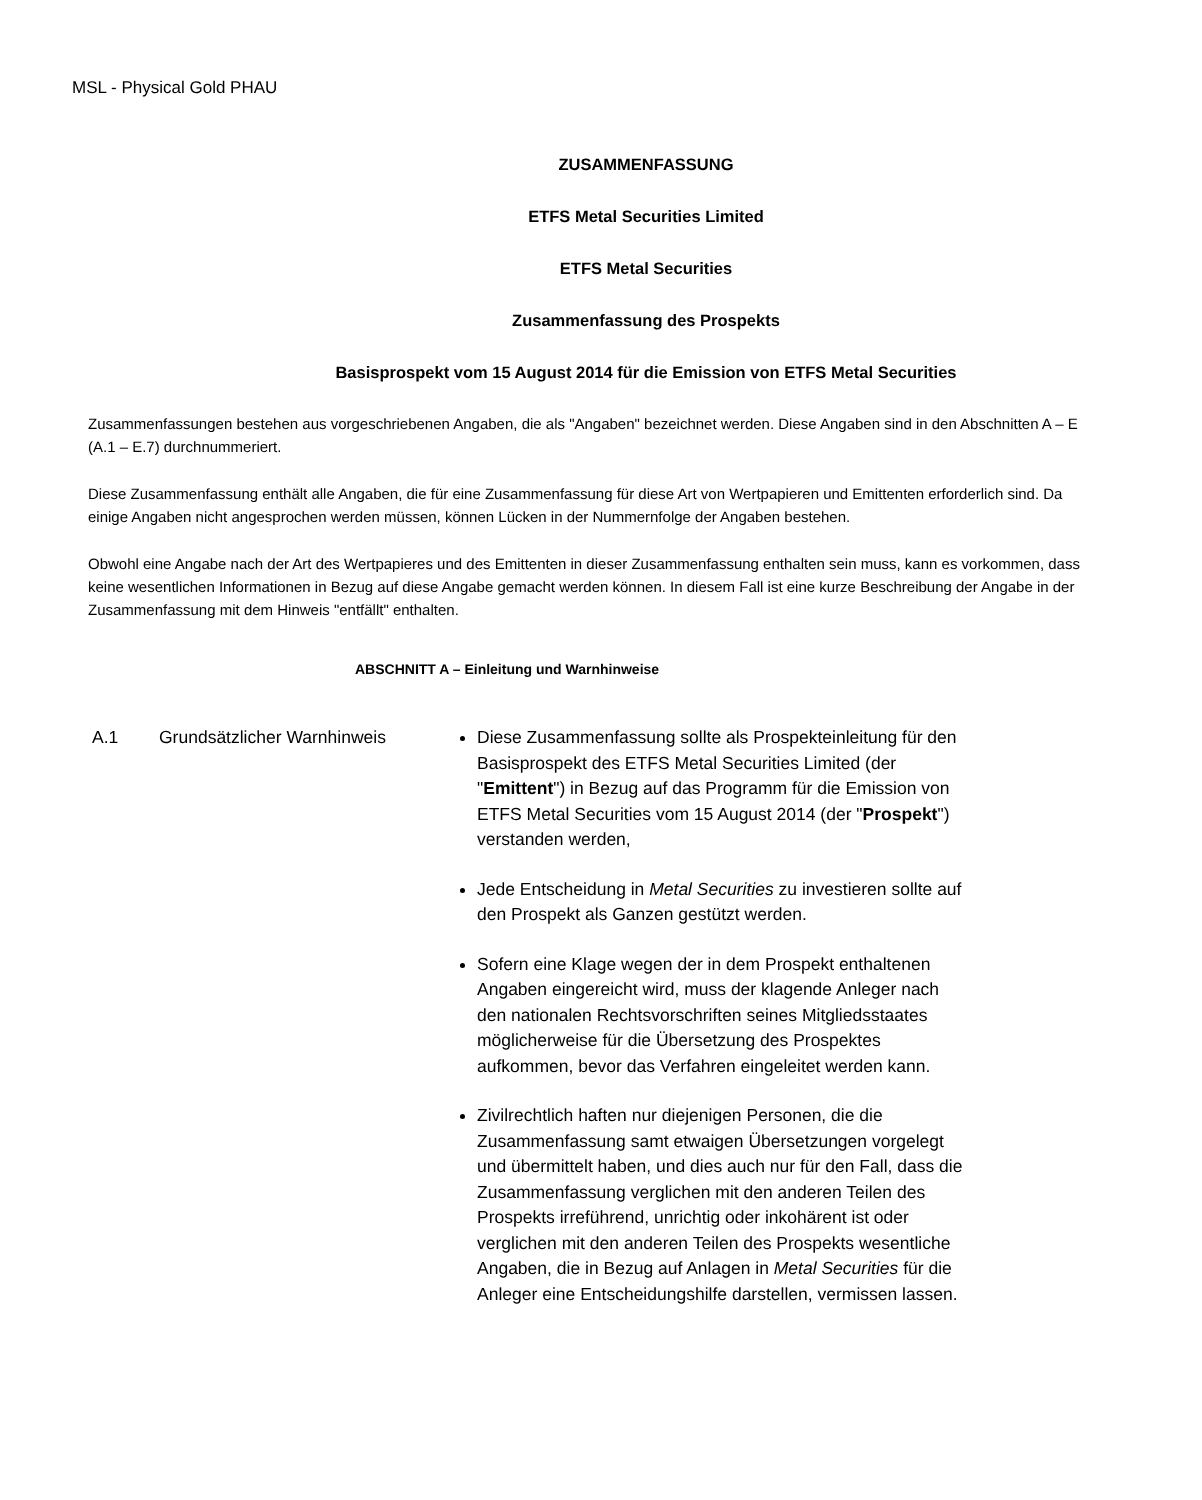MSL - Physical Gold PHAU
ZUSAMMENFASSUNG
ETFS Metal Securities Limited
ETFS Metal Securities
Zusammenfassung des Prospekts
Basisprospekt vom 15 August 2014 für die Emission von ETFS Metal Securities
Zusammenfassungen bestehen aus vorgeschriebenen Angaben, die als "Angaben" bezeichnet werden. Diese Angaben sind in den Abschnitten A – E (A.1 – E.7) durchnummeriert.
Diese Zusammenfassung enthält alle Angaben, die für eine Zusammenfassung für diese Art von Wertpapieren und Emittenten erforderlich sind. Da einige Angaben nicht angesprochen werden müssen, können Lücken in der Nummernfolge der Angaben bestehen.
Obwohl eine Angabe nach der Art des Wertpapieres und des Emittenten in dieser Zusammenfassung enthalten sein muss, kann es vorkommen, dass keine wesentlichen Informationen in Bezug auf diese Angabe gemacht werden können. In diesem Fall ist eine kurze Beschreibung der Angabe in der Zusammenfassung mit dem Hinweis "entfällt" enthalten.
ABSCHNITT A – Einleitung und Warnhinweise
A.1 Grundsätzlicher Warnhinweis Diese Zusammenfassung sollte als Prospekteinleitung für den Basisprospekt des ETFS Metal Securities Limited (der "Emittent") in Bezug auf das Programm für die Emission von ETFS Metal Securities vom 15 August 2014 (der "Prospekt") verstanden werden,
Jede Entscheidung in Metal Securities zu investieren sollte auf den Prospekt als Ganzen gestützt werden.
Sofern eine Klage wegen der in dem Prospekt enthaltenen Angaben eingereicht wird, muss der klagende Anleger nach den nationalen Rechtsvorschriften seines Mitgliedsstaates möglicherweise für die Übersetzung des Prospektes aufkommen, bevor das Verfahren eingeleitet werden kann.
Zivilrechtlich haften nur diejenigen Personen, die die Zusammenfassung samt etwaigen Übersetzungen vorgelegt und übermittelt haben, und dies auch nur für den Fall, dass die Zusammenfassung verglichen mit den anderen Teilen des Prospekts irreführend, unrichtig oder inkohärent ist oder verglichen mit den anderen Teilen des Prospekts wesentliche Angaben, die in Bezug auf Anlagen in Metal Securities für die Anleger eine Entscheidungshilfe darstellen, vermissen lassen.